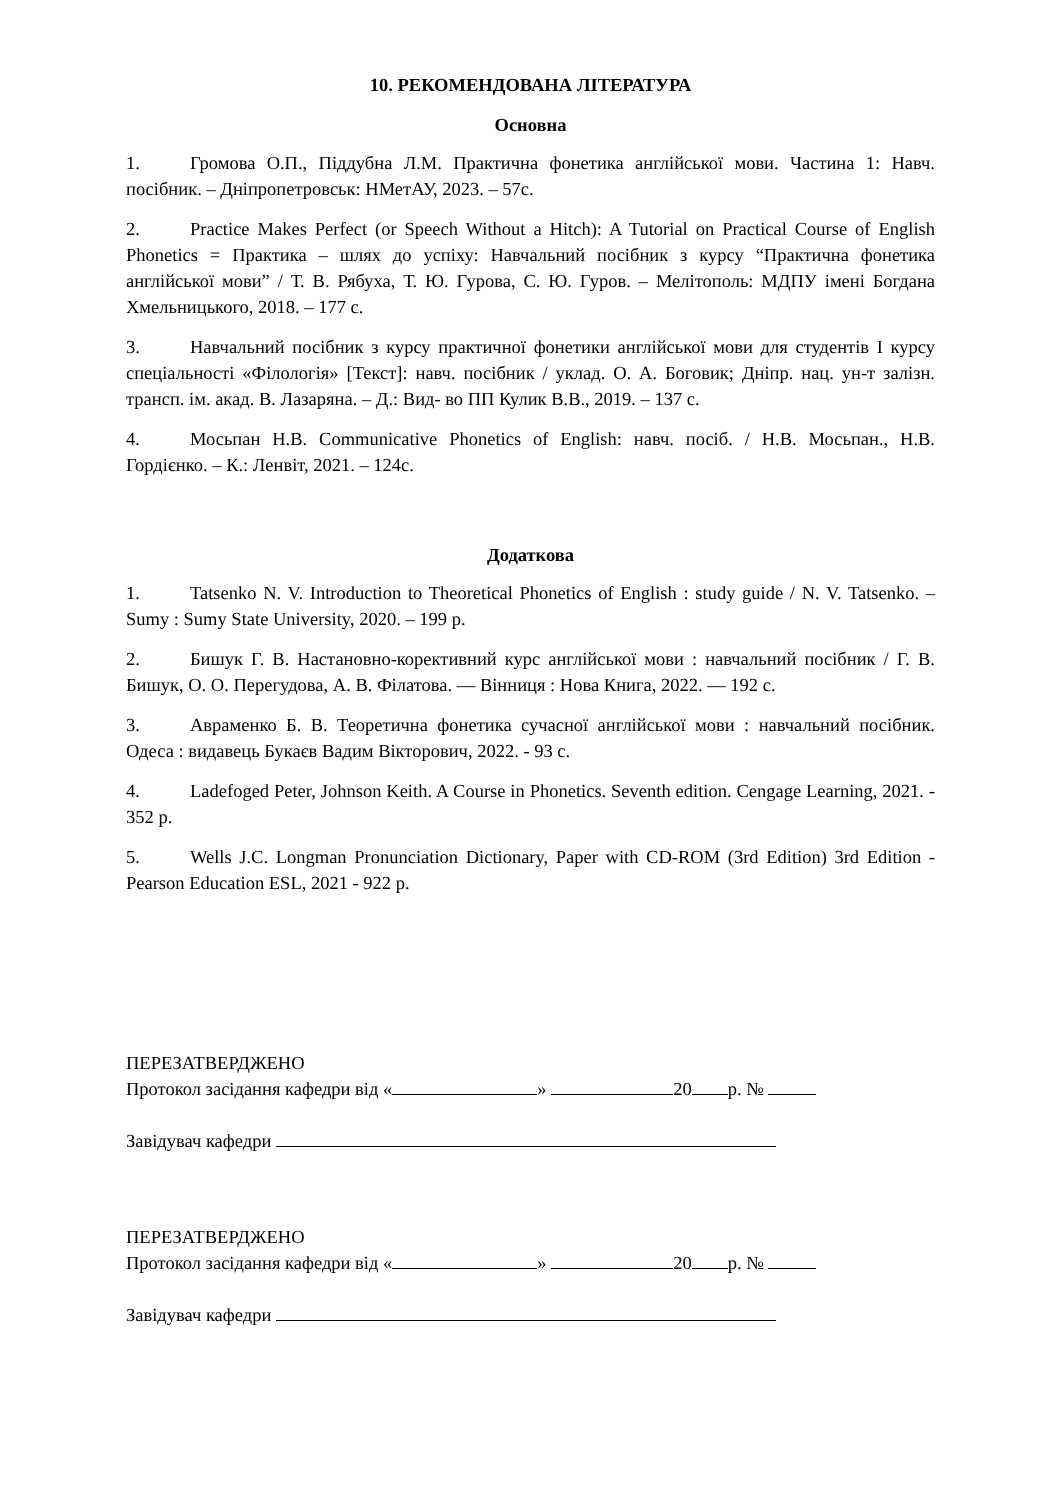10. РЕКОМЕНДОВАНА ЛІТЕРАТУРА
Основна
1. Громова О.П., Піддубна Л.М. Практична фонетика англійської мови. Частина 1: Навч. посібник. – Дніпропетровськ: НМетАУ, 2023. – 57с.
2. Practice Makes Perfect (or Speech Without a Hitch): A Tutorial on Practical Course of English Phonetics = Практика – шлях до успіху: Навчальний посібник з курсу “Практична фонетика англійської мови” / Т. В. Рябуха, Т. Ю. Гурова, С. Ю. Гуров. – Мелітополь: МДПУ імені Богдана Хмельницького, 2018. – 177 с.
3. Навчальний посібник з курсу практичної фонетики англійської мови для студентів I курсу спеціальності «Філологія» [Текст]: навч. посібник / уклад. О. А. Боговик; Дніпр. нац. ун-т залізн. трансп. ім. акад. В. Лазаряна. – Д.: Вид- во ПП Кулик В.В., 2019. – 137 с.
4. Мосьпан Н.В. Communicative Phonetics of English: навч. посіб. / Н.В. Мосьпан., Н.В. Гордієнко. – К.: Ленвіт, 2021. – 124с.
Додаткова
1. Tatsenko N. V. Introduction to Theoretical Phonetics of English : study guide / N. V. Tatsenko. – Sumy : Sumy State University, 2020. – 199 p.
2. Бишук Г. В. Настановно-корективний курс англійської мови : навчальний посібник / Г. В. Бишук, О. О. Перегудова, А. В. Філатова. — Вінниця : Нова Книга, 2022. — 192 с.
3. Авраменко Б. В. Теоретична фонетика сучасної англійської мови : навчальний посібник. Одеса : видавець Букаєв Вадим Вікторович, 2022. - 93 с.
4. Ladefoged Peter, Johnson Keith. A Course in Phonetics. Seventh edition. Cengage Learning, 2021. - 352 p.
5. Wells J.C. Longman Pronunciation Dictionary, Paper with CD-ROM (3rd Edition) 3rd Edition - Pearson Education ESL, 2021 - 922 p.
ПЕРЕЗАТВЕРДЖЕНО
Протокол засідання кафедри від « » 20 р. №
Завідувач кафедри
ПЕРЕЗАТВЕРДЖЕНО
Протокол засідання кафедри від « » 20 р. №
Завідувач кафедри